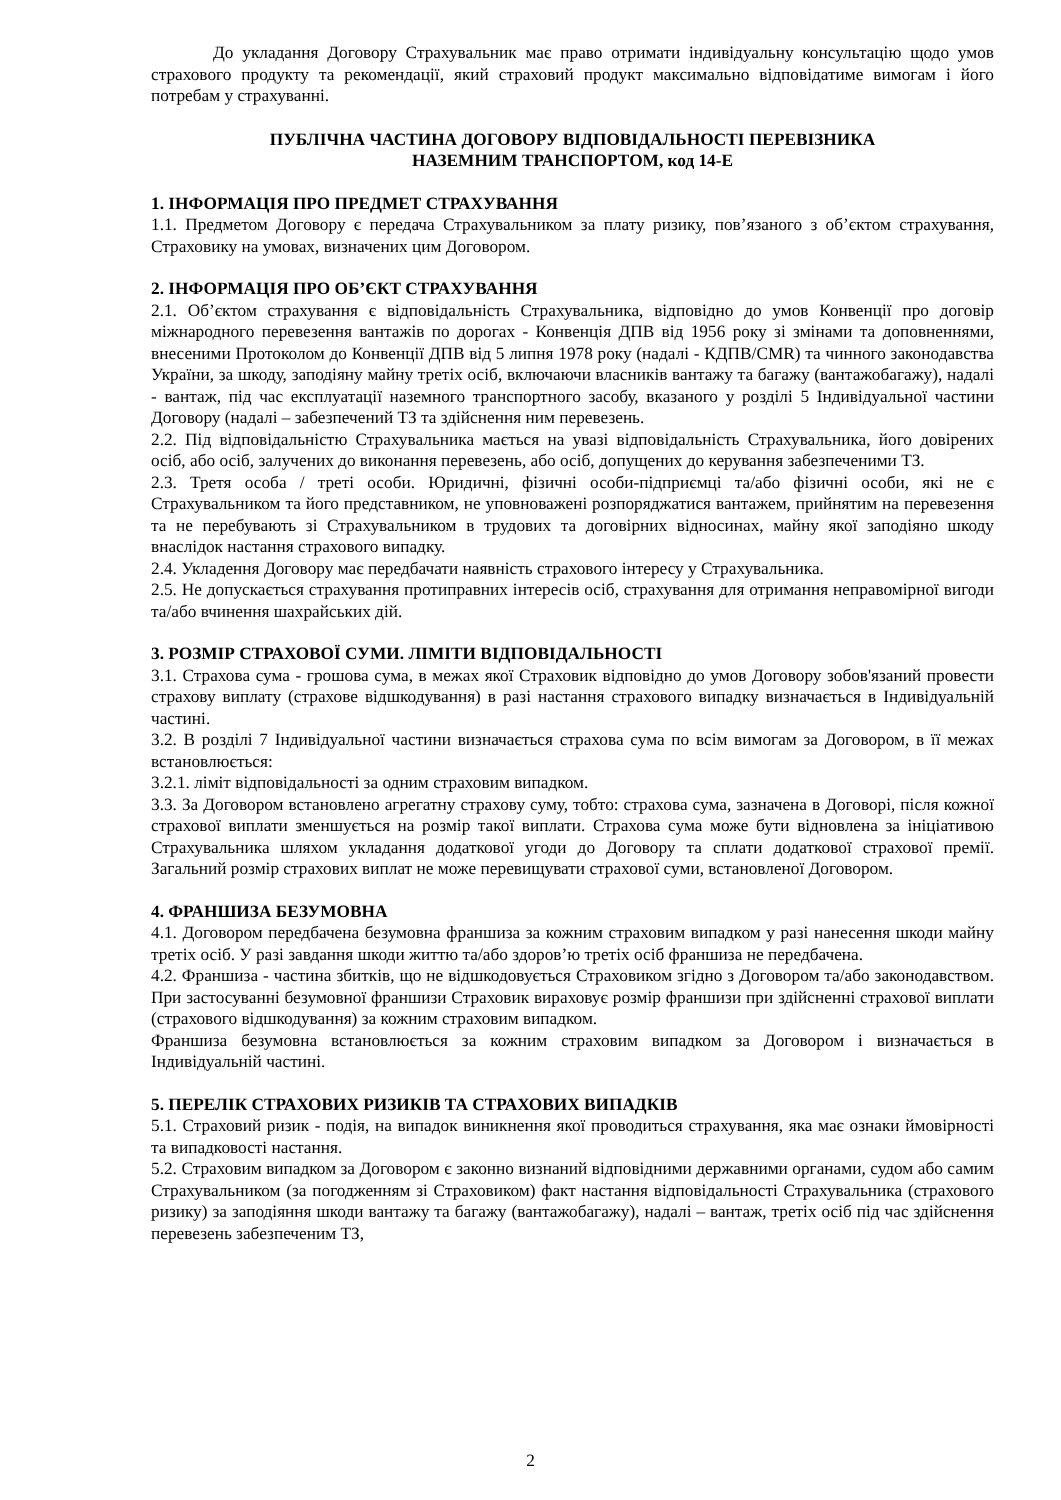До укладання Договору Страхувальник має право отримати індивідуальну консультацію щодо умов страхового продукту та рекомендації, який страховий продукт максимально відповідатиме вимогам і його потребам у страхуванні.
ПУБЛІЧНА ЧАСТИНА ДОГОВОРУ ВІДПОВІДАЛЬНОСТІ ПЕРЕВІЗНИКА
НАЗЕМНИМ ТРАНСПОРТОМ, код 14-Е
1. ІНФОРМАЦІЯ ПРО ПРЕДМЕТ СТРАХУВАННЯ
1.1. Предметом Договору є передача Страхувальником за плату ризику, пов’язаного з об’єктом страхування, Страховику на умовах, визначених цим Договором.
2. ІНФОРМАЦІЯ ПРО ОБ’ЄКТ СТРАХУВАННЯ
2.1. Об’єктом страхування є відповідальність Страхувальника, відповідно до умов Конвенції про договір міжнародного перевезення вантажів по дорогах - Конвенція ДПВ від 1956 року зі змінами та доповненнями, внесеними Протоколом до Конвенції ДПВ від 5 липня 1978 року (надалі - КДПВ/CMR) та чинного законодавства України, за шкоду, заподіяну майну третіх осіб, включаючи власників вантажу та багажу (вантажобагажу), надалі - вантаж, під час експлуатації наземного транспортного засобу, вказаного у розділі 5 Індивідуальної частини Договору (надалі – забезпечений ТЗ та здійснення ним перевезень.
2.2. Під відповідальністю Страхувальника мається на увазі відповідальність Страхувальника, його довірених осіб, або осіб, залучених до виконання перевезень, або осіб, допущених до керування забезпеченими ТЗ.
2.3. Третя особа / треті особи. Юридичні, фізичні особи-підприємці та/або фізичні особи, які не є Страхувальником та його представником, не уповноважені розпоряджатися вантажем, прийнятим на перевезення та не перебувають зі Страхувальником в трудових та договірних відносинах, майну якої заподіяно шкоду внаслідок настання страхового випадку.
2.4. Укладення Договору має передбачати наявність страхового інтересу у Страхувальника.
2.5. Не допускається страхування протиправних інтересів осіб, страхування для отримання неправомірної вигоди та/або вчинення шахрайських дій.
3. РОЗМІР СТРАХОВОЇ СУМИ. ЛІМІТИ ВІДПОВІДАЛЬНОСТІ
3.1. Страхова сума - грошова сума, в межах якої Страховик відповідно до умов Договору зобов'язаний провести страхову виплату (страхове відшкодування) в разі настання страхового випадку визначається в Індивідуальній частині.
3.2. В розділі 7 Індивідуальної частини визначається страхова сума по всім вимогам за Договором, в її межах встановлюється:
3.2.1. ліміт відповідальності за одним страховим випадком.
3.3. За Договором встановлено агрегатну страхову суму, тобто: страхова сума, зазначена в Договорі, після кожної страхової виплати зменшується на розмір такої виплати. Страхова сума може бути відновлена за ініціативою Страхувальника шляхом укладання додаткової угоди до Договору та сплати додаткової страхової премії. Загальний розмір страхових виплат не може перевищувати страхової суми, встановленої Договором.
4. ФРАНШИЗА БЕЗУМОВНА
4.1. Договором передбачена безумовна франшиза за кожним страховим випадком у разі нанесення шкоди майну третіх осіб. У разі завдання шкоди життю та/або здоров’ю третіх осіб франшиза не передбачена.
4.2. Франшиза - частина збитків, що не відшкодовується Страховиком згідно з Договором та/або законодавством. При застосуванні безумовної франшизи Страховик вираховує розмір франшизи при здійсненні страхової виплати (страхового відшкодування) за кожним страховим випадком.
Франшиза безумовна встановлюється за кожним страховим випадком за Договором і визначається в Індивідуальній частині.
5. ПЕРЕЛІК СТРАХОВИХ РИЗИКІВ ТА СТРАХОВИХ ВИПАДКІВ
5.1. Страховий ризик - подія, на випадок виникнення якої проводиться страхування, яка має ознаки ймовірності та випадковості настання.
5.2. Страховим випадком за Договором є законно визнаний відповідними державними органами, судом або самим Страхувальником (за погодженням зі Страховиком) факт настання відповідальності Страхувальника (страхового ризику) за заподіяння шкоди вантажу та багажу (вантажобагажу), надалі – вантаж, третіх осіб під час здійснення перевезень забезпеченим ТЗ,
2